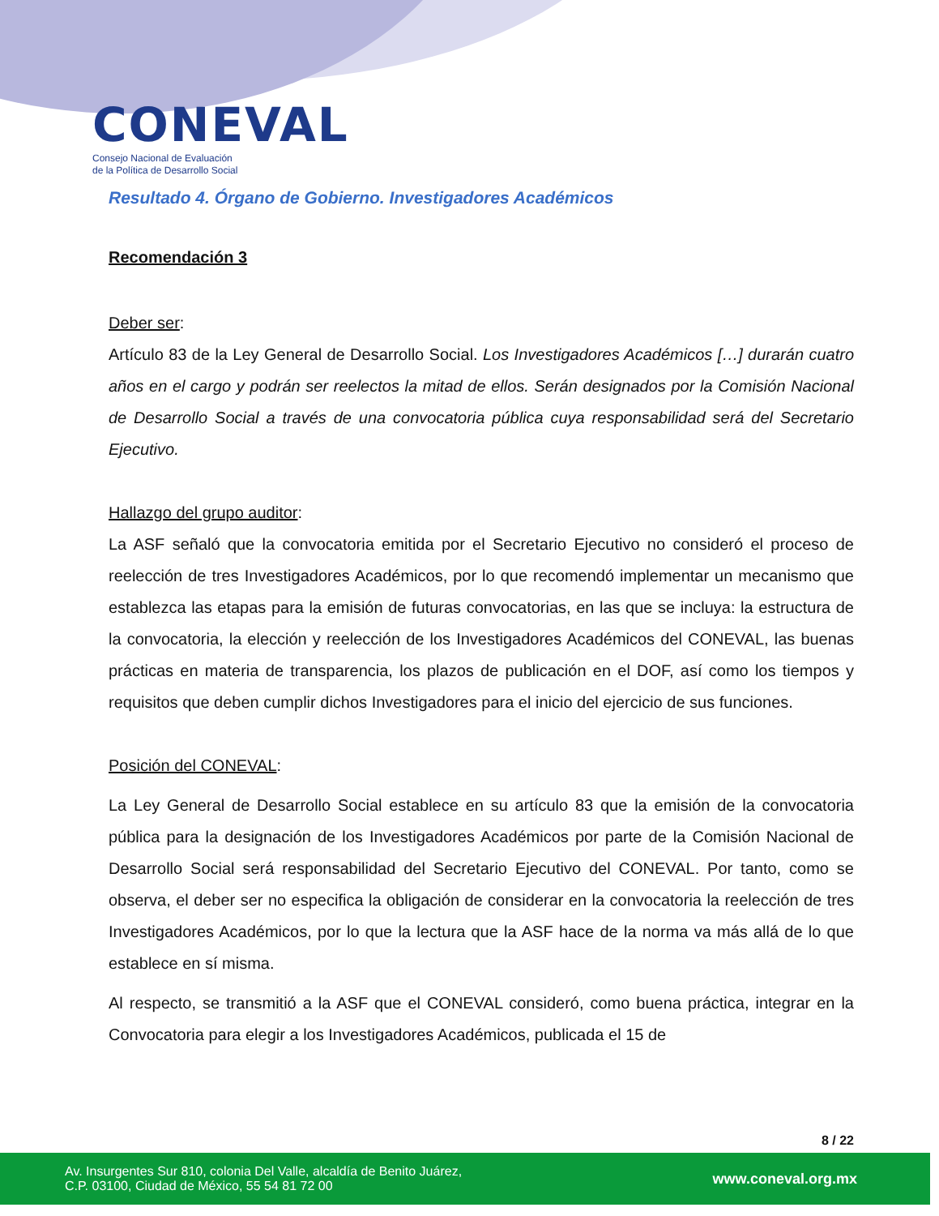CONEVAL
Consejo Nacional de Evaluación
de la Política de Desarrollo Social
Resultado 4. Órgano de Gobierno. Investigadores Académicos
Recomendación 3
Deber ser:
Artículo 83 de la Ley General de Desarrollo Social. Los Investigadores Académicos […] durarán cuatro años en el cargo y podrán ser reelectos la mitad de ellos. Serán designados por la Comisión Nacional de Desarrollo Social a través de una convocatoria pública cuya responsabilidad será del Secretario Ejecutivo.
Hallazgo del grupo auditor:
La ASF señaló que la convocatoria emitida por el Secretario Ejecutivo no consideró el proceso de reelección de tres Investigadores Académicos, por lo que recomendó implementar un mecanismo que establezca las etapas para la emisión de futuras convocatorias, en las que se incluya: la estructura de la convocatoria, la elección y reelección de los Investigadores Académicos del CONEVAL, las buenas prácticas en materia de transparencia, los plazos de publicación en el DOF, así como los tiempos y requisitos que deben cumplir dichos Investigadores para el inicio del ejercicio de sus funciones.
Posición del CONEVAL:
La Ley General de Desarrollo Social establece en su artículo 83 que la emisión de la convocatoria pública para la designación de los Investigadores Académicos por parte de la Comisión Nacional de Desarrollo Social será responsabilidad del Secretario Ejecutivo del CONEVAL. Por tanto, como se observa, el deber ser no especifica la obligación de considerar en la convocatoria la reelección de tres Investigadores Académicos, por lo que la lectura que la ASF hace de la norma va más allá de lo que establece en sí misma.
Al respecto, se transmitió a la ASF que el CONEVAL consideró, como buena práctica, integrar en la Convocatoria para elegir a los Investigadores Académicos, publicada el 15 de
8 / 22
Av. Insurgentes Sur 810, colonia Del Valle, alcaldía de Benito Juárez,
C.P. 03100, Ciudad de México, 55 54 81 72 00
www.coneval.org.mx